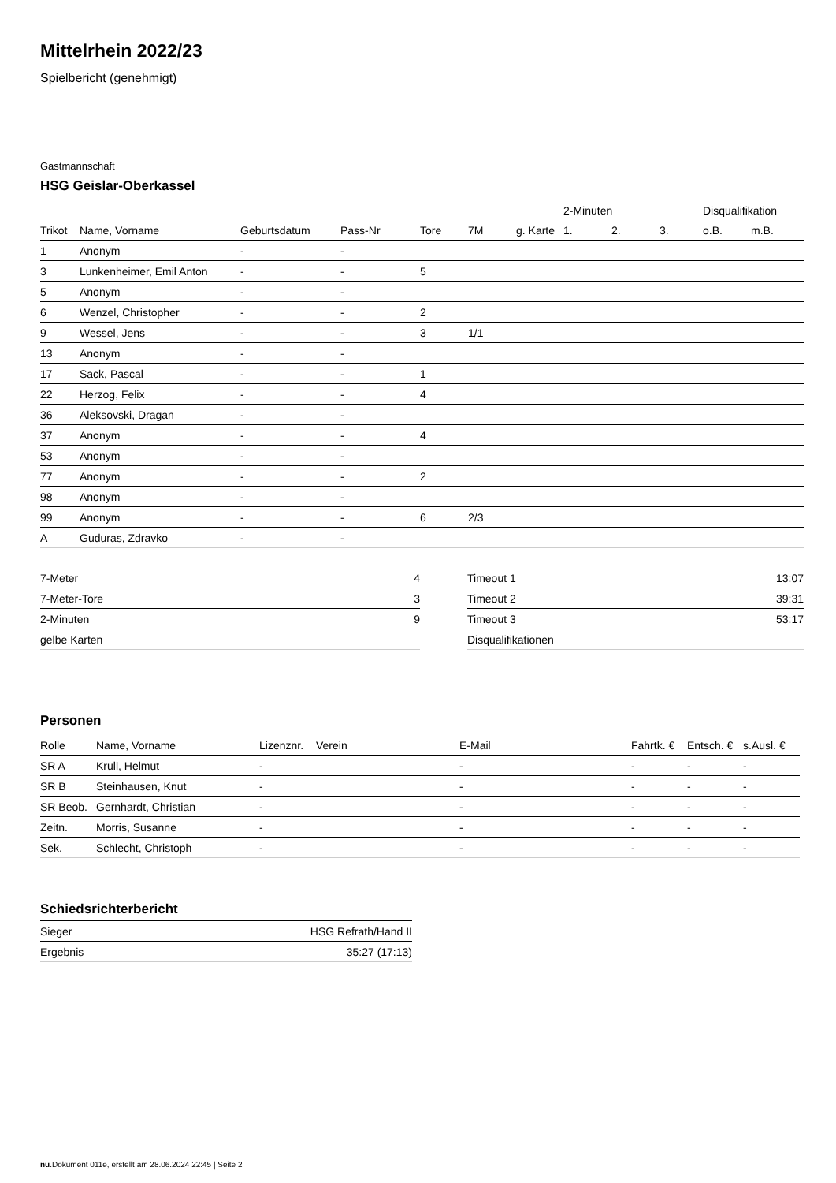Mittelrhein 2022/23
Spielbericht (genehmigt)
Gastmannschaft
HSG Geislar-Oberkassel
| | | | | | | | 2-Minuten | | | Disqualifikation | |
| --- | --- | --- | --- | --- | --- | --- | --- | --- | --- | --- | --- |
| Trikot | Name, Vorname | Geburtsdatum | Pass-Nr | Tore | 7M | g. Karte | 1. | 2. | 3. | o.B. | m.B. |
| 1 | Anonym | - | - | | | | | | | | |
| 3 | Lunkenheimer, Emil Anton | - | - | 5 | | | | | | | |
| 5 | Anonym | - | - | | | | | | | | |
| 6 | Wenzel, Christopher | - | - | 2 | | | | | | | |
| 9 | Wessel, Jens | - | - | 3 | 1/1 | | | | | | |
| 13 | Anonym | - | - | | | | | | | | |
| 17 | Sack, Pascal | - | - | 1 | | | | | | | |
| 22 | Herzog, Felix | - | - | 4 | | | | | | | |
| 36 | Aleksovski, Dragan | - | - | | | | | | | | |
| 37 | Anonym | - | - | 4 | | | | | | | |
| 53 | Anonym | - | - | | | | | | | | |
| 77 | Anonym | - | - | 2 | | | | | | | |
| 98 | Anonym | - | - | | | | | | | | |
| 99 | Anonym | - | - | 6 | 2/3 | | | | | | |
| A | Guduras, Zdravko | - | - | | | | | | | | |
| 7-Meter | 4 |
| 7-Meter-Tore | 3 |
| 2-Minuten | 9 |
| gelbe Karten | |
| Timeout 1 | 13:07 |
| Timeout 2 | 39:31 |
| Timeout 3 | 53:17 |
| Disqualifikationen | |
Personen
| Rolle | Name, Vorname | Lizenznr. | Verein | E-Mail | Fahrtk. € | Entsch. € | s.Ausl. € |
| --- | --- | --- | --- | --- | --- | --- | --- |
| SR A | Krull, Helmut | - | | - | - | - | - |
| SR B | Steinhausen, Knut | - | | - | - | - | - |
| SR Beob. | Gernhardt, Christian | - | | - | - | - | - |
| Zeitn. | Morris, Susanne | - | | - | - | - | - |
| Sek. | Schlecht, Christoph | - | | - | - | - | - |
Schiedsrichterbericht
| Sieger | HSG Refrath/Hand II |
| Ergebnis | 35:27 (17:13) |
nu.Dokument 011e, erstellt am 28.06.2024 22:45 | Seite 2